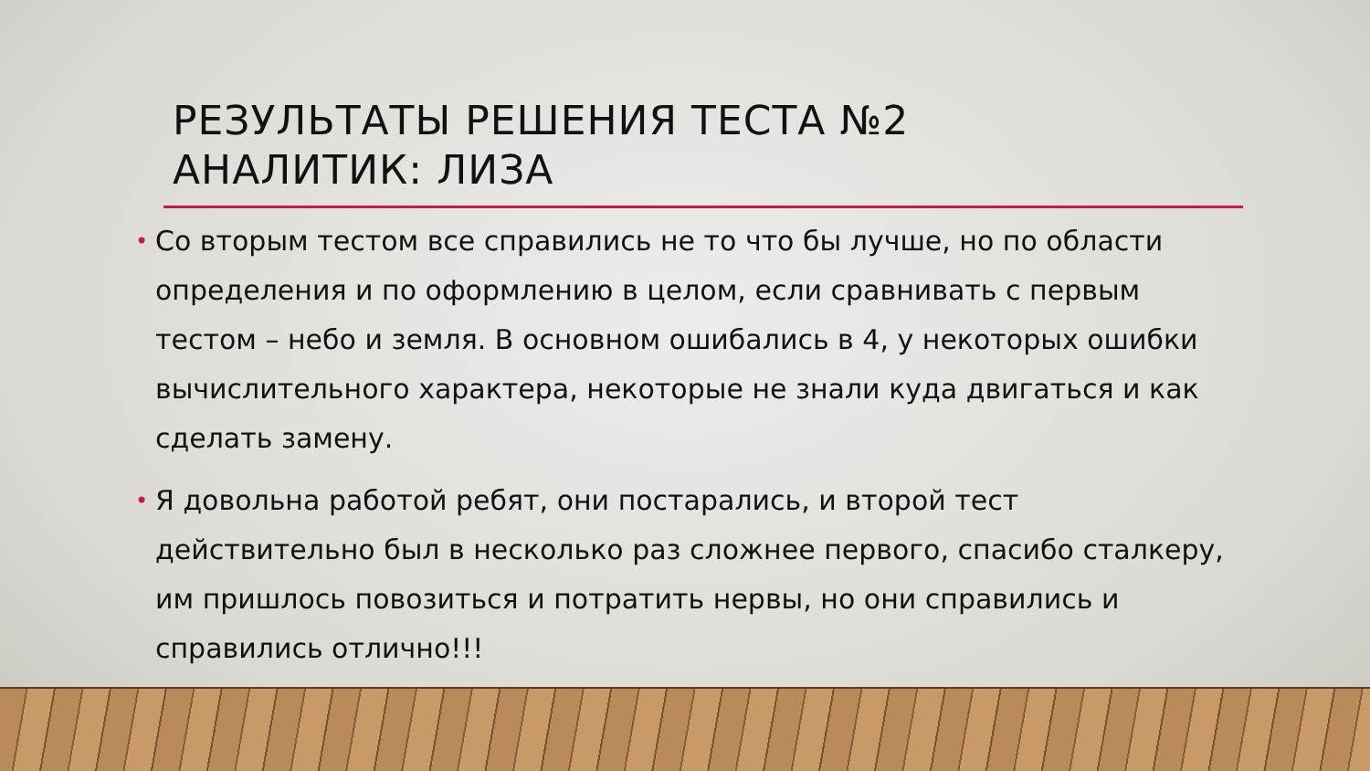РЕЗУЛЬТАТЫ РЕШЕНИЯ ТЕСТА №2
АНАЛИТИК: ЛИЗА
• Со вторым тестом все справились не то что бы лучше, но по области определения и по оформлению в целом, если сравнивать с первым тестом – небо и земля. В основном ошибались в 4, у некоторых ошибки вычислительного характера, некоторые не знали куда двигаться и как сделать замену.
• Я довольна работой ребят, они постарались, и второй тест действительно был в несколько раз сложнее первого, спасибо сталкеру, им пришлось повозиться и потратить нервы, но они справились и справились отлично!!!